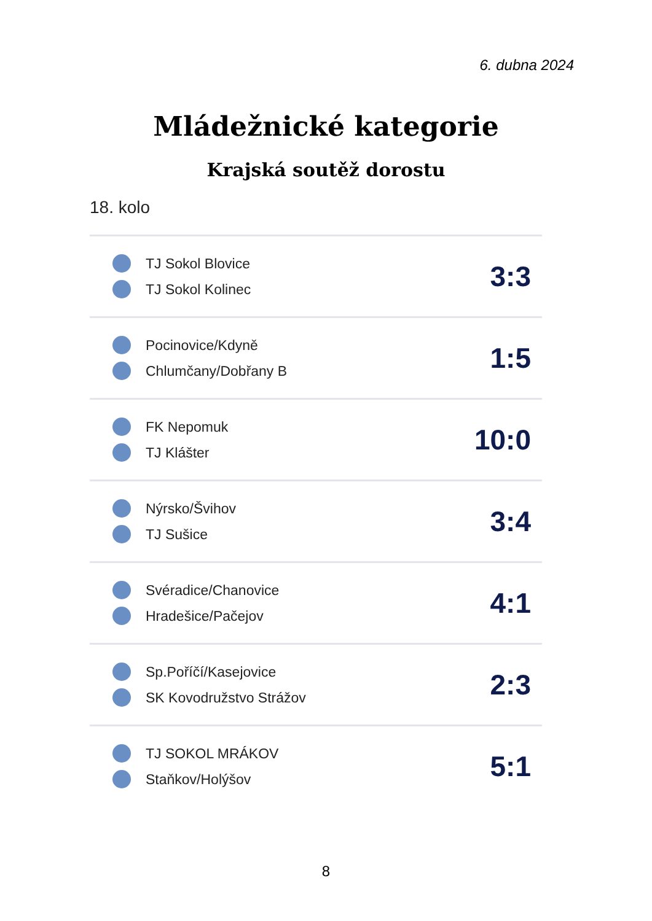6. dubna 2024
Mládežnické kategorie
Krajská soutěž dorostu
18. kolo
| TJ Sokol Blovice TJ Sokol Kolinec | 3:3 |
| Pocinovice/Kdyně Chlumčany/Dobřany B | 1:5 |
| FK Nepomuk TJ Klášter | 10:0 |
| Nýrsko/Švihov TJ Sušice | 3:4 |
| Svéradice/Chanovice Hradešice/Pačejov | 4:1 |
| Sp.Poříčí/Kasejovice SK Kovodružstvo Strážov | 2:3 |
| TJ SOKOL MRÁKOV Staňkov/Holýšov | 5:1 |
8